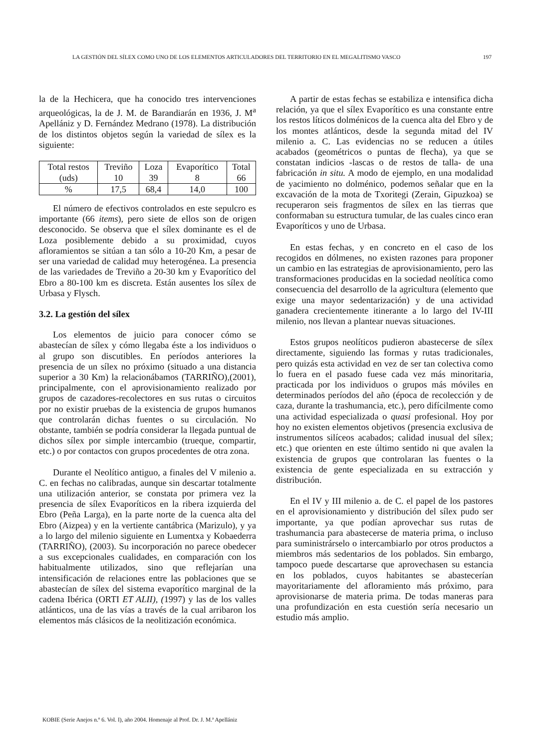LA GESTIÓN DEL SÍLEX COMO UNO DE LOS ELEMENTOS ARTICULADORES DEL TERRITORIO EN EL MEGALITISMO VASCO 197
la de la Hechicera, que ha conocido tres intervenciones arqueológicas, la de J. M. de Barandiarán en 1936, J. M<sup>a</sup> Apellániz y D. Fernández Medrano (1978). La distribución de los distintos objetos según la variedad de sílex es la siguiente:
| Total restos (uds) | Treviño 10 | Loza 39 | Evaporítico 8 | Total 66 |
| % | 17,5 | 68,4 | 14,0 | 100 |
El número de efectivos controlados en este sepulcro es importante (66 items), pero siete de ellos son de origen desconocido. Se observa que el sílex dominante es el de Loza posiblemente debido a su proximidad, cuyos afloramientos se sitúan a tan sólo a 10-20 Km, a pesar de ser una variedad de calidad muy heterogénea. La presencia de las variedades de Treviño a 20-30 km y Evaporítico del Ebro a 80-100 km es discreta. Están ausentes los sílex de Urbasa y Flysch.
3.2. La gestión del sílex
Los elementos de juicio para conocer cómo se abastecían de sílex y cómo llegaba éste a los individuos o al grupo son discutibles. En períodos anteriores la presencia de un sílex no próximo (situado a una distancia superior a 30 Km) la relacionábamos (TARRIÑO),(2001), principalmente, con el aprovisionamiento realizado por grupos de cazadores-recolectores en sus rutas o circuitos por no existir pruebas de la existencia de grupos humanos que controlarán dichas fuentes o su circulación. No obstante, también se podría considerar la llegada puntual de dichos sílex por simple intercambio (trueque, compartir, etc.) o por contactos con grupos procedentes de otra zona.
Durante el Neolítico antiguo, a finales del V milenio a. C. en fechas no calibradas, aunque sin descartar totalmente una utilización anterior, se constata por primera vez la presencia de sílex Evaporíticos en la ribera izquierda del Ebro (Peña Larga), en la parte norte de la cuenca alta del Ebro (Aizpea) y en la vertiente cantábrica (Marizulo), y ya a lo largo del milenio siguiente en Lumentxa y Kobaederra (TARRIÑO), (2003). Su incorporación no parece obedecer a sus excepcionales cualidades, en comparación con los habitualmente utilizados, sino que reflejarían una intensificación de relaciones entre las poblaciones que se abastecían de sílex del sistema evaporítico marginal de la cadena Ibérica (ORTI ET ALII), (1997) y las de los valles atlánticos, una de las vías a través de la cual arribaron los elementos más clásicos de la neolitización económica.
A partir de estas fechas se estabiliza e intensifica dicha relación, ya que el sílex Evaporítico es una constante entre los restos líticos dolménicos de la cuenca alta del Ebro y de los montes atlánticos, desde la segunda mitad del IV milenio a. C. Las evidencias no se reducen a útiles acabados (geométricos o puntas de flecha), ya que se constatan indicios -lascas o de restos de talla- de una fabricación in situ. A modo de ejemplo, en una modalidad de yacimiento no dolménico, podemos señalar que en la excavación de la mota de Txoritegi (Zerain, Gipuzkoa) se recuperaron seis fragmentos de sílex en las tierras que conformaban su estructura tumular, de las cuales cinco eran Evaporíticos y uno de Urbasa.
En estas fechas, y en concreto en el caso de los recogidos en dólmenes, no existen razones para proponer un cambio en las estrategias de aprovisionamiento, pero las transformaciones producidas en la sociedad neolítica como consecuencia del desarrollo de la agricultura (elemento que exige una mayor sedentarización) y de una actividad ganadera crecientemente itinerante a lo largo del IV-III milenio, nos llevan a plantear nuevas situaciones.
Estos grupos neolíticos pudieron abastecerse de sílex directamente, siguiendo las formas y rutas tradicionales, pero quizás esta actividad en vez de ser tan colectiva como lo fuera en el pasado fuese cada vez más minoritaria, practicada por los individuos o grupos más móviles en determinados períodos del año (época de recolección y de caza, durante la trashumancia, etc.), pero difícilmente como una actividad especializada o quasi profesional. Hoy por hoy no existen elementos objetivos (presencia exclusiva de instrumentos silíceos acabados; calidad inusual del sílex; etc.) que orienten en este último sentido ni que avalen la existencia de grupos que controlaran las fuentes o la existencia de gente especializada en su extracción y distribución.
En el IV y III milenio a. de C. el papel de los pastores en el aprovisionamiento y distribución del sílex pudo ser importante, ya que podían aprovechar sus rutas de trashumancia para abastecerse de materia prima, o incluso para suministrárselo o intercambiarlo por otros productos a miembros más sedentarios de los poblados. Sin embargo, tampoco puede descartarse que aprovechasen su estancia en los poblados, cuyos habitantes se abastecerían mayoritariamente del afloramiento más próximo, para aprovisionarse de materia prima. De todas maneras para una profundización en esta cuestión sería necesario un estudio más amplio.
KOBIE (Serie Anejos n.º 6. Vol. I), año 2004. Homenaje al Prof. Dr. J. M.ª Apellániz